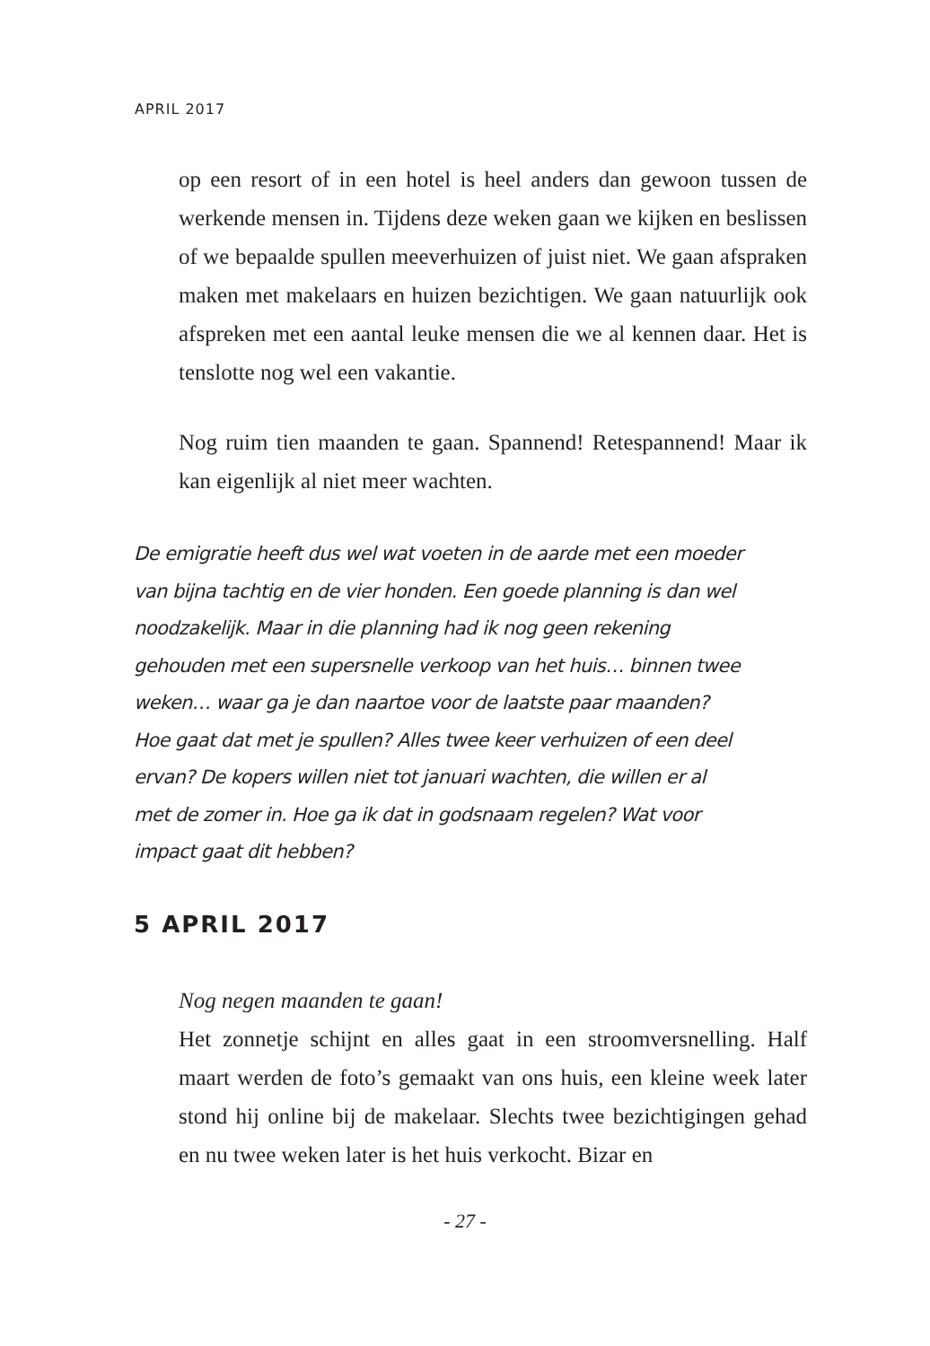APRIL 2017
op een resort of in een hotel is heel anders dan gewoon tussen de werkende mensen in. Tijdens deze weken gaan we kijken en beslissen of we bepaalde spullen meeverhuizen of juist niet. We gaan afspraken maken met makelaars en huizen bezichtigen. We gaan natuurlijk ook afspreken met een aantal leuke mensen die we al kennen daar. Het is tenslotte nog wel een vakantie.
Nog ruim tien maanden te gaan. Spannend! Retespannend! Maar ik kan eigenlijk al niet meer wachten.
De emigratie heeft dus wel wat voeten in de aarde met een moeder van bijna tachtig en de vier honden. Een goede planning is dan wel noodzakelijk. Maar in die planning had ik nog geen rekening gehouden met een supersnelle verkoop van het huis… binnen twee weken… waar ga je dan naartoe voor de laatste paar maanden? Hoe gaat dat met je spullen? Alles twee keer verhuizen of een deel ervan? De kopers willen niet tot januari wachten, die willen er al met de zomer in. Hoe ga ik dat in godsnaam regelen? Wat voor impact gaat dit hebben?
5 APRIL 2017
Nog negen maanden te gaan!
Het zonnetje schijnt en alles gaat in een stroomversnelling. Half maart werden de foto’s gemaakt van ons huis, een kleine week later stond hij online bij de makelaar. Slechts twee bezichtigingen gehad en nu twee weken later is het huis verkocht. Bizar en
- 27 -